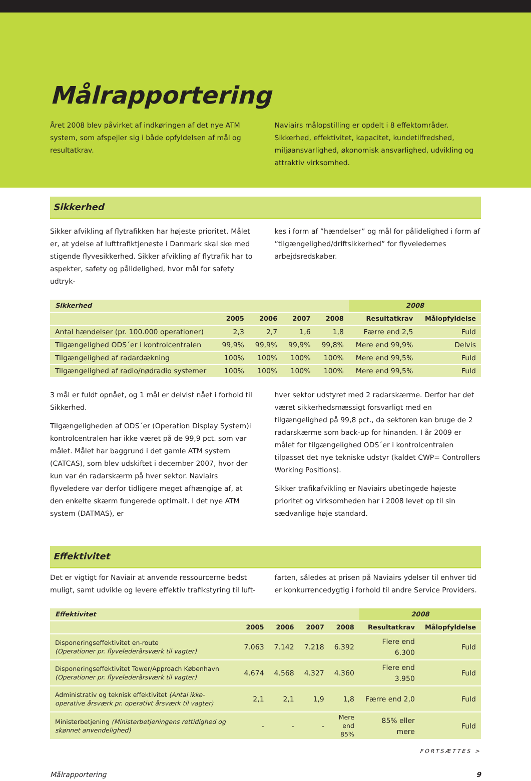Målrapportering
Året 2008 blev påvirket af indkøringen af det nye ATM system, som afspejler sig i både opfyldelsen af mål og resultatkrav.
Naviairs målopstilling er opdelt i 8 effektområder. Sikkerhed, effektivitet, kapacitet, kundetilfredshed, miljøansvarlighed, økonomisk ansvarlighed, udvikling og attraktiv virksomhed.
Sikkerhed
Sikker afvikling af flytrafikken har højeste prioritet. Målet er, at ydelse af lufttrafiktjeneste i Danmark skal ske med stigende flyvesikkerhed. Sikker afvikling af flytrafik har to aspekter, safety og pålidelighed, hvor mål for safety udtryk-
kes i form af ”hændelser” og mål for pålidelighed i form af ”tilgængelighed/driftsikkerhed” for flyveledernes arbejdsredskaber.
| Sikkerhed | | | | | 2008 | |
| --- | --- | --- | --- | --- | --- | --- |
| | 2005 | 2006 | 2007 | 2008 | Resultatkrav | Målopfyldelse |
| Antal hændelser (pr. 100.000 operationer) | 2,3 | 2,7 | 1,6 | 1,8 | Færre end 2,5 | Fuld |
| Tilgængelighed ODS´er i kontrolcentralen | 99,9% | 99,9% | 99,9% | 99,8% | Mere end 99,9% | Delvis |
| Tilgængelighed af radardækning | 100% | 100% | 100% | 100% | Mere end 99,5% | Fuld |
| Tilgængelighed af radio/nødradio systemer | 100% | 100% | 100% | 100% | Mere end 99,5% | Fuld |
3 mål er fuldt opnået, og 1 mål er delvist nået i forhold til Sikkerhed.
Tilgængeligheden af ODS´er (Operation Display System)i kontrolcentralen har ikke været på de 99,9 pct. som var målet. Målet har baggrund i det gamle ATM system (CATCAS), som blev udskiftet i december 2007, hvor der kun var én radarskærm på hver sektor. Naviairs flyveledere var derfor tidligere meget afhængige af, at den enkelte skærm fungerede optimalt. I det nye ATM system (DATMAS), er
hver sektor udstyret med 2 radarskærme. Derfor har det været sikkerhedsmæssigt forsvarligt med en tilgængelighed på 99,8 pct., da sektoren kan bruge de 2 radarskærme som back-up for hinanden. I år 2009 er målet for tilgængelighed ODS´er i kontrolcentralen tilpasset det nye tekniske udstyr (kaldet CWP= Controllers Working Positions).
Sikker trafikafvikling er Naviairs ubetingede højeste prioritet og virksomheden har i 2008 levet op til sin sædvanlige høje standard.
Effektivitet
Det er vigtigt for Naviair at anvende ressourcerne bedst muligt, samt udvikle og levere effektiv trafikstyring til luft-
farten, således at prisen på Naviairs ydelser til enhver tid er konkurrencedygtig i forhold til andre Service Providers.
| Effektivitet | | | | | 2008 | |
| --- | --- | --- | --- | --- | --- | --- |
| | 2005 | 2006 | 2007 | 2008 | Resultatkrav | Målopfyldelse |
| Disponeringseffektivitet en-route (Operationer pr. flyvelederårsværk til vagter) | 7.063 | 7.142 | 7.218 | 6.392 | Flere end 6.300 | Fuld |
| Disponeringseffektivitet Tower/Approach København (Operationer pr. flyvelederårsværk til vagter) | 4.674 | 4.568 | 4.327 | 4.360 | Flere end 3.950 | Fuld |
| Administrativ og teknisk effektivitet (Antal ikke-operative årsværk pr. operativt årsværk til vagter) | 2,1 | 2,1 | 1,9 | 1,8 | Færre end 2,0 | Fuld |
| Ministerbetjening (Ministerbetjeningens rettidighed og skønnet anvendelighed) | - | - | - | Mere end 85% | 85% eller mere | Fuld |
FORTSÆTTES >
Målrapportering 9